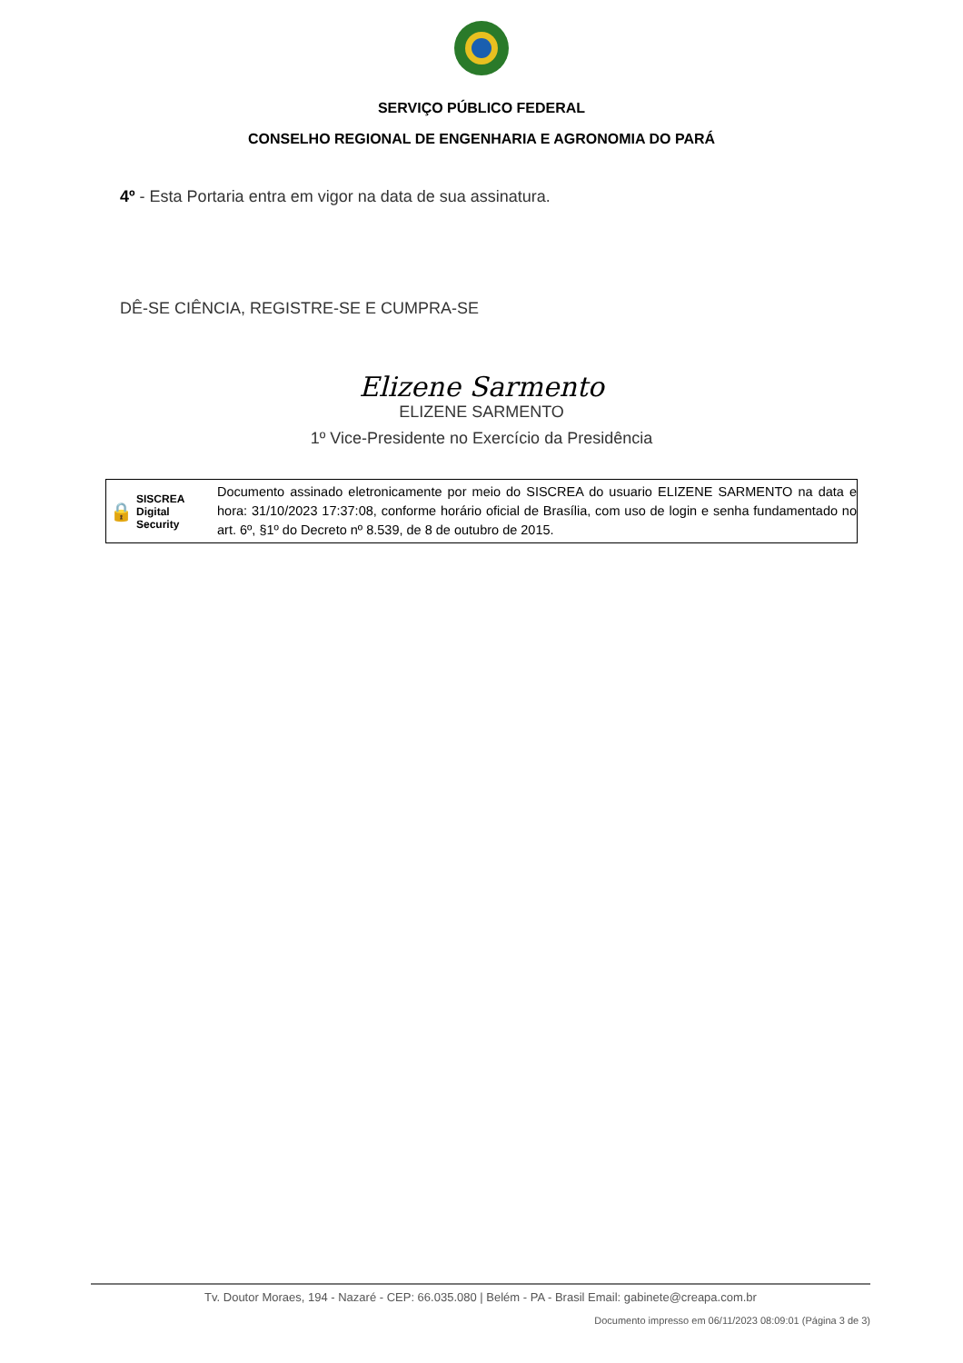SERVIÇO PÚBLICO FEDERAL
CONSELHO REGIONAL DE ENGENHARIA E AGRONOMIA DO PARÁ
4º - Esta Portaria entra em vigor na data de sua assinatura.
DÊ-SE CIÊNCIA, REGISTRE-SE E CUMPRA-SE
Elizene Sarmento
ELIZENE SARMENTO
1º Vice-Presidente no Exercício da Presidência
🔒 SISCREA
Digital
Security
Documento assinado eletronicamente por meio do SISCREA do usuario ELIZENE SARMENTO na data e hora: 31/10/2023 17:37:08, conforme horário oficial de Brasília, com uso de login e senha fundamentado no art. 6º, §1º do Decreto nº 8.539, de 8 de outubro de 2015.
Tv. Doutor Moraes, 194 - Nazaré - CEP: 66.035.080 | Belém - PA - Brasil Email: gabinete@creapa.com.br
Documento impresso em 06/11/2023 08:09:01 (Página 3 de 3)